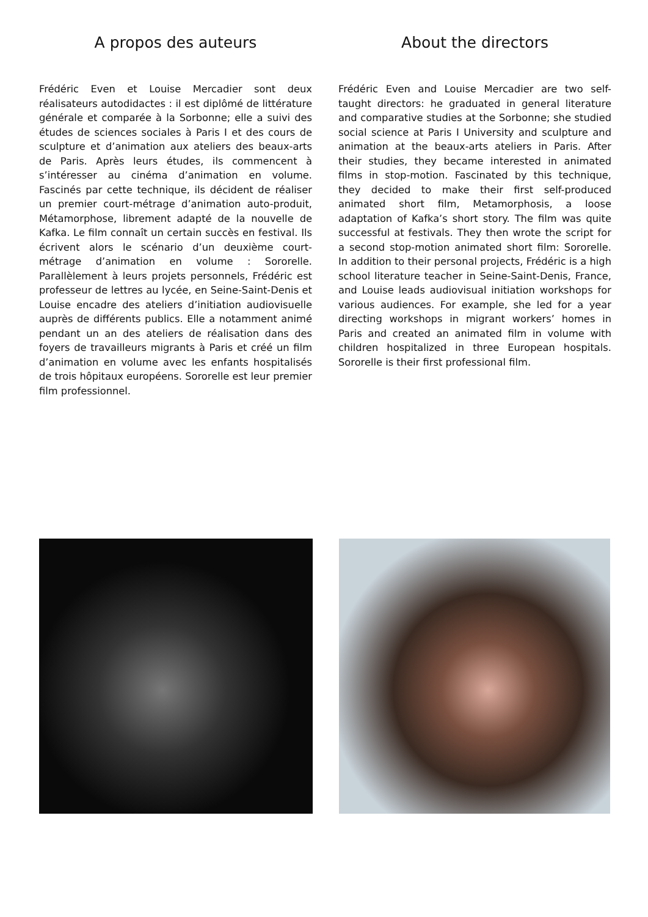A propos des auteurs
Frédéric Even et Louise Mercadier sont deux réalisateurs autodidactes : il est diplômé de littérature générale et comparée à la Sorbonne; elle a suivi des études de sciences sociales à Paris I et des cours de sculpture et d’animation aux ateliers des beaux-arts de Paris. Après leurs études, ils commencent à s’intéresser au cinéma d’animation en volume. Fascinés par cette technique, ils décident de réaliser un premier court-métrage d’animation auto-produit, Métamorphose, librement adapté de la nouvelle de Kafka. Le film connaît un certain succès en festival. Ils écrivent alors le scénario d’un deuxième court-métrage d’animation en volume : Sororelle. Parallèlement à leurs projets personnels, Frédéric est professeur de lettres au lycée, en Seine-Saint-Denis et Louise encadre des ateliers d’initiation audiovisuelle auprès de différents publics. Elle a notamment animé pendant un an des ateliers de réalisation dans des foyers de travailleurs migrants à Paris et créé un film d’animation en volume avec les enfants hospitalisés de trois hôpitaux européens. Sororelle est leur premier film professionnel.
About the directors
Frédéric Even and Louise Mercadier are two self-taught directors: he graduated in general literature and comparative studies at the Sorbonne; she studied social science at Paris I University and sculpture and animation at the beaux-arts ateliers in Paris. After their studies, they became interested in animated films in stop-motion. Fascinated by this technique, they decided to make their first self-produced animated short film, Metamorphosis, a loose adaptation of Kafka’s short story. The film was quite successful at festivals. They then wrote the script for a second stop-motion animated short film: Sororelle. In addition to their personal projects, Frédéric is a high school literature teacher in Seine-Saint-Denis, France, and Louise leads audiovisual initiation workshops for various audiences. For example, she led for a year directing workshops in migrant workers’ homes in Paris and created an animated film in volume with children hospitalized in three European hospitals. Sororelle is their first professional film.